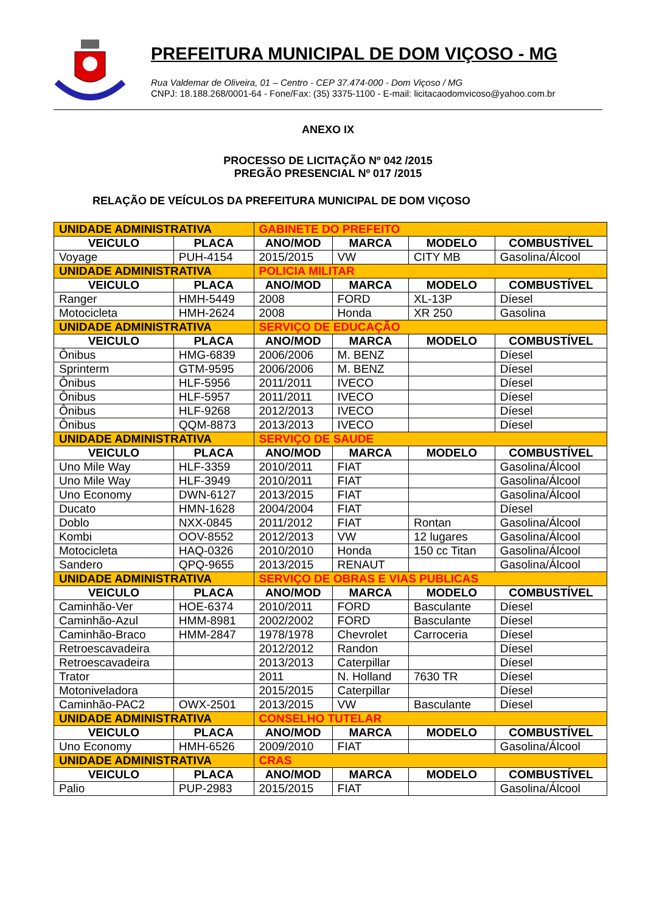PREFEITURA MUNICIPAL DE DOM VIÇOSO - MG
Rua Valdemar de Oliveira, 01 – Centro - CEP 37.474-000 - Dom Viçoso / MG
CNPJ: 18.188.268/0001-64 - Fone/Fax: (35) 3375-1100 - E-mail: licitacaodomvicoso@yahoo.com.br
ANEXO IX
PROCESSO DE LICITAÇÃO Nº 042 /2015
PREGÃO PRESENCIAL Nº 017 /2015
RELAÇÃO DE VEÍCULOS DA PREFEITURA MUNICIPAL DE DOM VIÇOSO
| UNIDADE ADMINISTRATIVA | | GABINETE DO PREFEITO | | | |
| VEICULO | PLACA | ANO/MOD | MARCA | MODELO | COMBUSTÍVEL |
| Voyage | PUH-4154 | 2015/2015 | VW | CITY MB | Gasolina/Álcool |
| UNIDADE ADMINISTRATIVA | | POLICIA MILITAR | | | |
| VEICULO | PLACA | ANO/MOD | MARCA | MODELO | COMBUSTÍVEL |
| Ranger | HMH-5449 | 2008 | FORD | XL-13P | Díesel |
| Motocicleta | HMH-2624 | 2008 | Honda | XR 250 | Gasolina |
| UNIDADE ADMINISTRATIVA | | SERVIÇO DE EDUCAÇÃO | | | |
| VEICULO | PLACA | ANO/MOD | MARCA | MODELO | COMBUSTÍVEL |
| Ônibus | HMG-6839 | 2006/2006 | M. BENZ | | Díesel |
| Sprinterm | GTM-9595 | 2006/2006 | M. BENZ | | Díesel |
| Ônibus | HLF-5956 | 2011/2011 | IVECO | | Díesel |
| Ônibus | HLF-5957 | 2011/2011 | IVECO | | Díesel |
| Ônibus | HLF-9268 | 2012/2013 | IVECO | | Díesel |
| Ônibus | QQM-8873 | 2013/2013 | IVECO | | Díesel |
| UNIDADE ADMINISTRATIVA | | SERVIÇO DE SAUDE | | | |
| VEICULO | PLACA | ANO/MOD | MARCA | MODELO | COMBUSTÍVEL |
| Uno Mile Way | HLF-3359 | 2010/2011 | FIAT | | Gasolina/Álcool |
| Uno Mile Way | HLF-3949 | 2010/2011 | FIAT | | Gasolina/Álcool |
| Uno Economy | DWN-6127 | 2013/2015 | FIAT | | Gasolina/Álcool |
| Ducato | HMN-1628 | 2004/2004 | FIAT | | Díesel |
| Doblo | NXX-0845 | 2011/2012 | FIAT | Rontan | Gasolina/Álcool |
| Kombi | OOV-8552 | 2012/2013 | VW | 12 lugares | Gasolina/Álcool |
| Motocicleta | HAQ-0326 | 2010/2010 | Honda | 150 cc Titan | Gasolina/Álcool |
| Sandero | QPQ-9655 | 2013/2015 | RENAUT | | Gasolina/Álcool |
| UNIDADE ADMINISTRATIVA | | SERVIÇO DE OBRAS E VIAS PUBLICAS | | | |
| VEICULO | PLACA | ANO/MOD | MARCA | MODELO | COMBUSTÍVEL |
| Caminhão-Ver | HOE-6374 | 2010/2011 | FORD | Basculante | Díesel |
| Caminhão-Azul | HMM-8981 | 2002/2002 | FORD | Basculante | Díesel |
| Caminhão-Braco | HMM-2847 | 1978/1978 | Chevrolet | Carroceria | Díesel |
| Retroescavadeira | | 2012/2012 | Randon | | Díesel |
| Retroescavadeira | | 2013/2013 | Caterpillar | | Díesel |
| Trator | | 2011 | N. Holland | 7630 TR | Díesel |
| Motoniveladora | | 2015/2015 | Caterpillar | | Díesel |
| Caminhão-PAC2 | OWX-2501 | 2013/2015 | VW | Basculante | Díesel |
| UNIDADE ADMINISTRATIVA | | CONSELHO TUTELAR | | | |
| VEICULO | PLACA | ANO/MOD | MARCA | MODELO | COMBUSTÍVEL |
| Uno Economy | HMH-6526 | 2009/2010 | FIAT | | Gasolina/Álcool |
| UNIDADE ADMINISTRATIVA | | CRAS | | | |
| VEICULO | PLACA | ANO/MOD | MARCA | MODELO | COMBUSTÍVEL |
| Palio | PUP-2983 | 2015/2015 | FIAT | | Gasolina/Álcool |